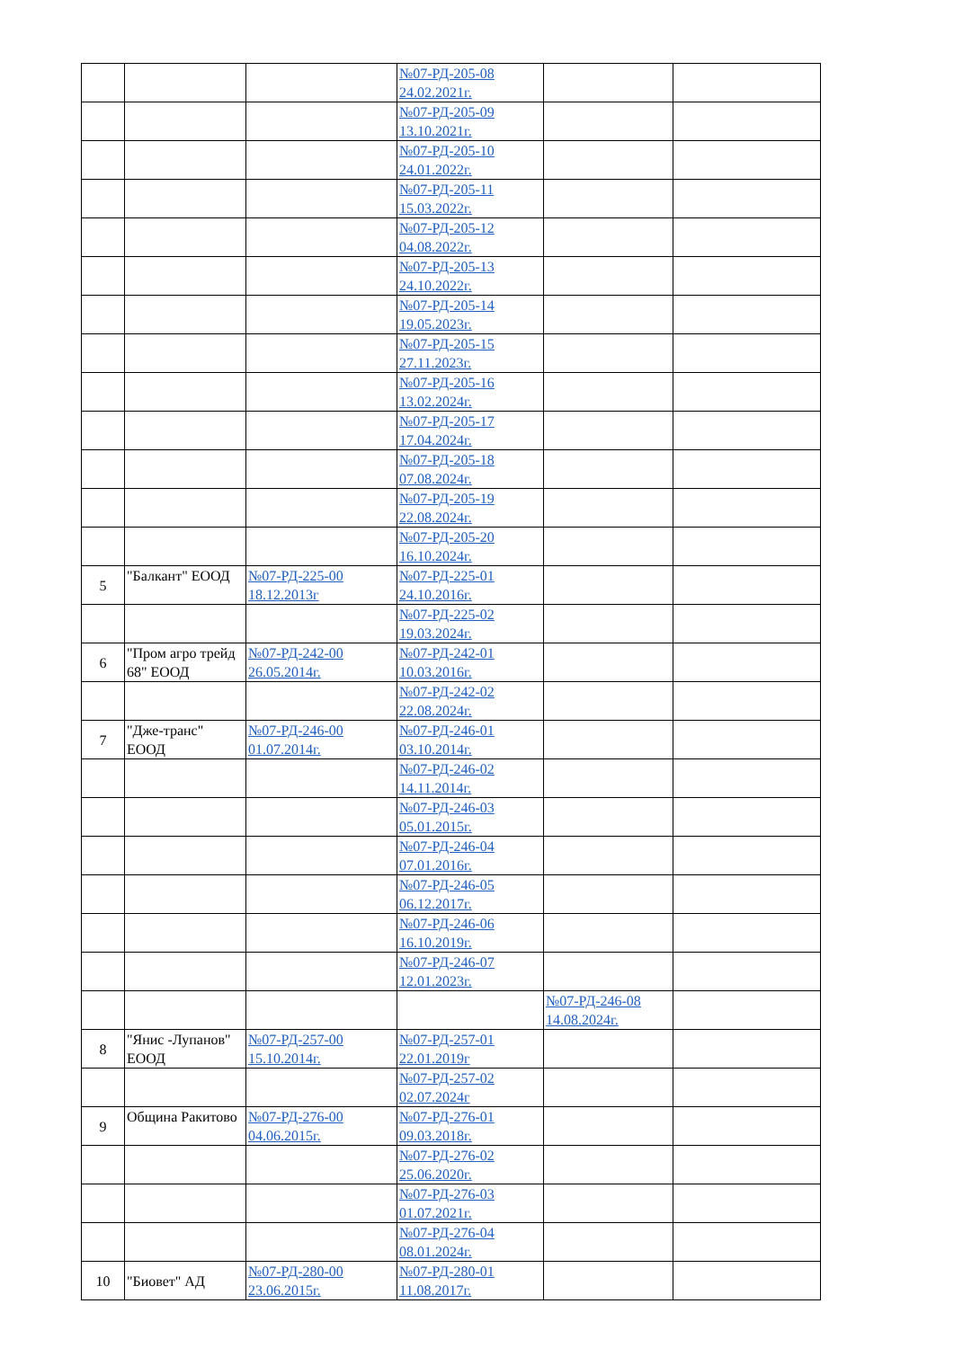| | | | №07-РД-205-08 24.02.2021г. | | |
| | | | №07-РД-205-09 13.10.2021г. | | |
| | | | №07-РД-205-10 24.01.2022г. | | |
| | | | №07-РД-205-11 15.03.2022г. | | |
| | | | №07-РД-205-12 04.08.2022г. | | |
| | | | №07-РД-205-13 24.10.2022г. | | |
| | | | №07-РД-205-14 19.05.2023г. | | |
| | | | №07-РД-205-15 27.11.2023г. | | |
| | | | №07-РД-205-16 13.02.2024г. | | |
| | | | №07-РД-205-17 17.04.2024г. | | |
| | | | №07-РД-205-18 07.08.2024г. | | |
| | | | №07-РД-205-19 22.08.2024г. | | |
| | | | №07-РД-205-20 16.10.2024г. | | |
| 5 | "Балкант" ЕООД | №07-РД-225-00 18.12.2013г | №07-РД-225-01 24.10.2016г. | | |
| | | | №07-РД-225-02 19.03.2024г. | | |
| 6 | "Пром агро трейд 68" ЕООД | №07-РД-242-00 26.05.2014г. | №07-РД-242-01 10.03.2016г. | | |
| | | | №07-РД-242-02 22.08.2024г. | | |
| 7 | "Дже-транс" ЕООД | №07-РД-246-00 01.07.2014г. | №07-РД-246-01 03.10.2014г. | | |
| | | | №07-РД-246-02 14.11.2014г. | | |
| | | | №07-РД-246-03 05.01.2015г. | | |
| | | | №07-РД-246-04 07.01.2016г. | | |
| | | | №07-РД-246-05 06.12.2017г. | | |
| | | | №07-РД-246-06 16.10.2019г. | | |
| | | | №07-РД-246-07 12.01.2023г. | | |
| | | | | №07-РД-246-08 14.08.2024г. | |
| 8 | "Янис -Лупанов" ЕООД | №07-РД-257-00 15.10.2014г. | №07-РД-257-01 22.01.2019г | | |
| | | | №07-РД-257-02 02.07.2024г | | |
| 9 | Община Ракитово | №07-РД-276-00 04.06.2015г. | №07-РД-276-01 09.03.2018г. | | |
| | | | №07-РД-276-02 25.06.2020г. | | |
| | | | №07-РД-276-03 01.07.2021г. | | |
| | | | №07-РД-276-04 08.01.2024г. | | |
| 10 | "Биовет" АД | №07-РД-280-00 23.06.2015г. | №07-РД-280-01 11.08.2017г. | | |